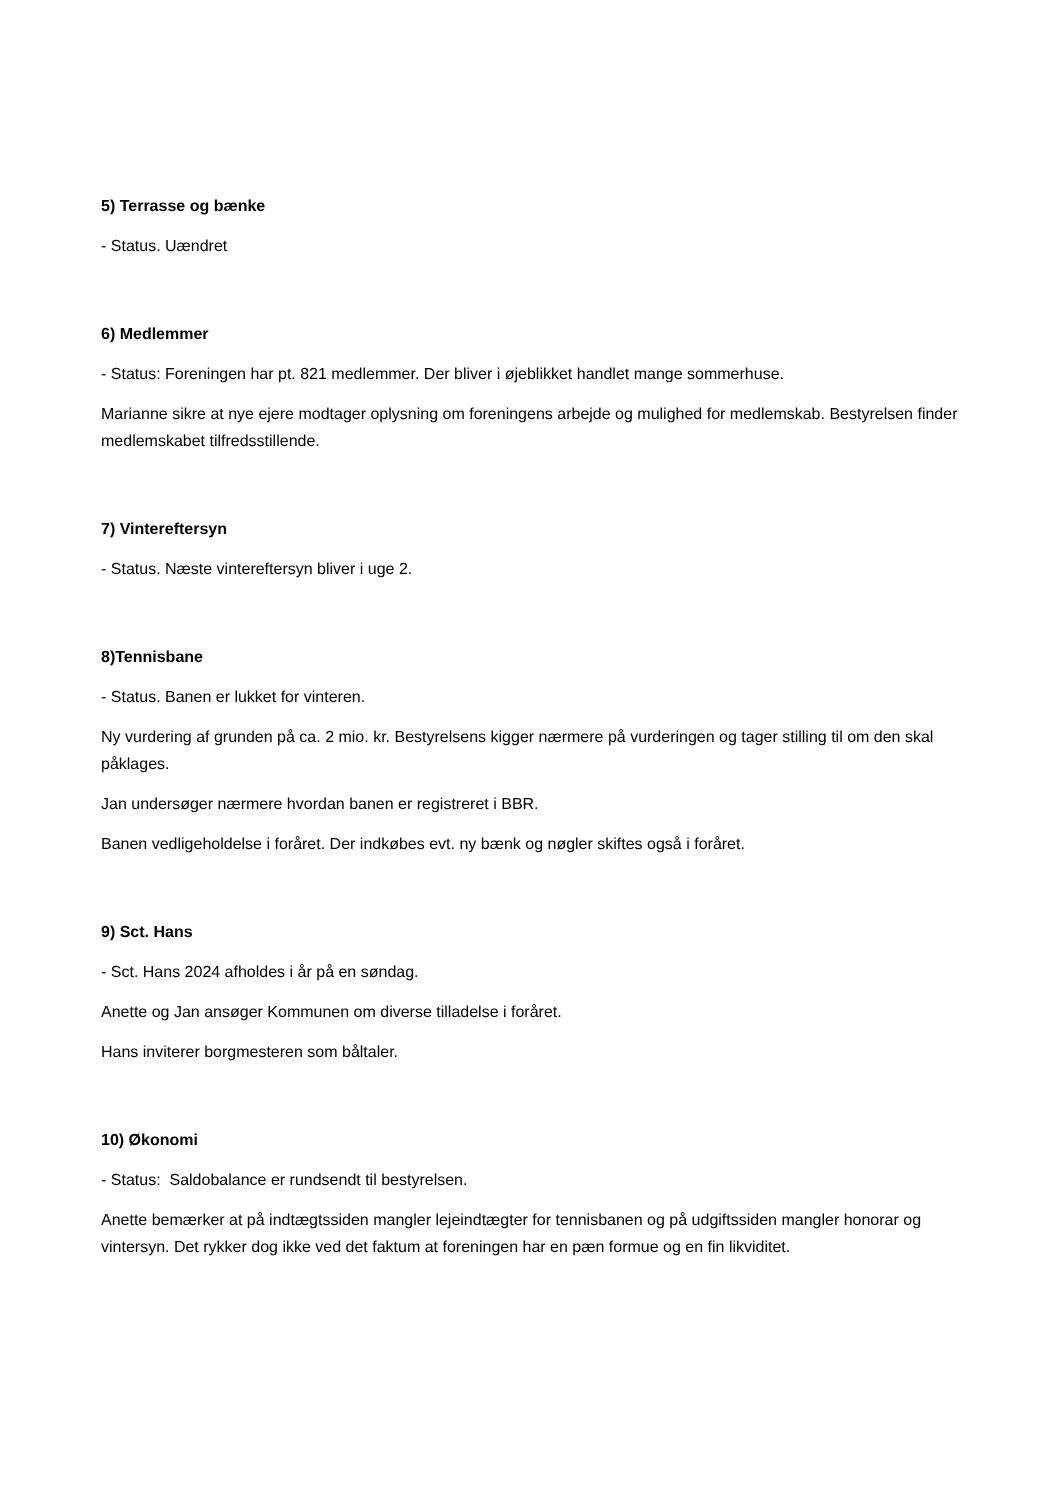5) Terrasse og bænke
- Status. Uændret
6) Medlemmer
- Status: Foreningen har pt. 821 medlemmer. Der bliver i øjeblikket handlet mange sommerhuse.
Marianne sikre at nye ejere modtager oplysning om foreningens arbejde og mulighed for medlemskab. Bestyrelsen finder medlemskabet tilfredsstillende.
7) Vintereftersyn
- Status. Næste vintereftersyn bliver i uge 2.
8)Tennisbane
- Status. Banen er lukket for vinteren.
Ny vurdering af grunden på ca. 2 mio. kr. Bestyrelsens kigger nærmere på vurderingen og tager stilling til om den skal påklages.
Jan undersøger nærmere hvordan banen er registreret i BBR.
Banen vedligeholdelse i foråret. Der indkøbes evt. ny bænk og nøgler skiftes også i foråret.
9) Sct. Hans
- Sct. Hans 2024 afholdes i år på en søndag.
Anette og Jan ansøger Kommunen om diverse tilladelse i foråret.
Hans inviterer borgmesteren som båltaler.
10) Økonomi
- Status: Saldobalance er rundsendt til bestyrelsen.
Anette bemærker at på indtægtssiden mangler lejeindtægter for tennisbanen og på udgiftssiden mangler honorar og vintersyn. Det rykker dog ikke ved det faktum at foreningen har en pæn formue og en fin likviditet.